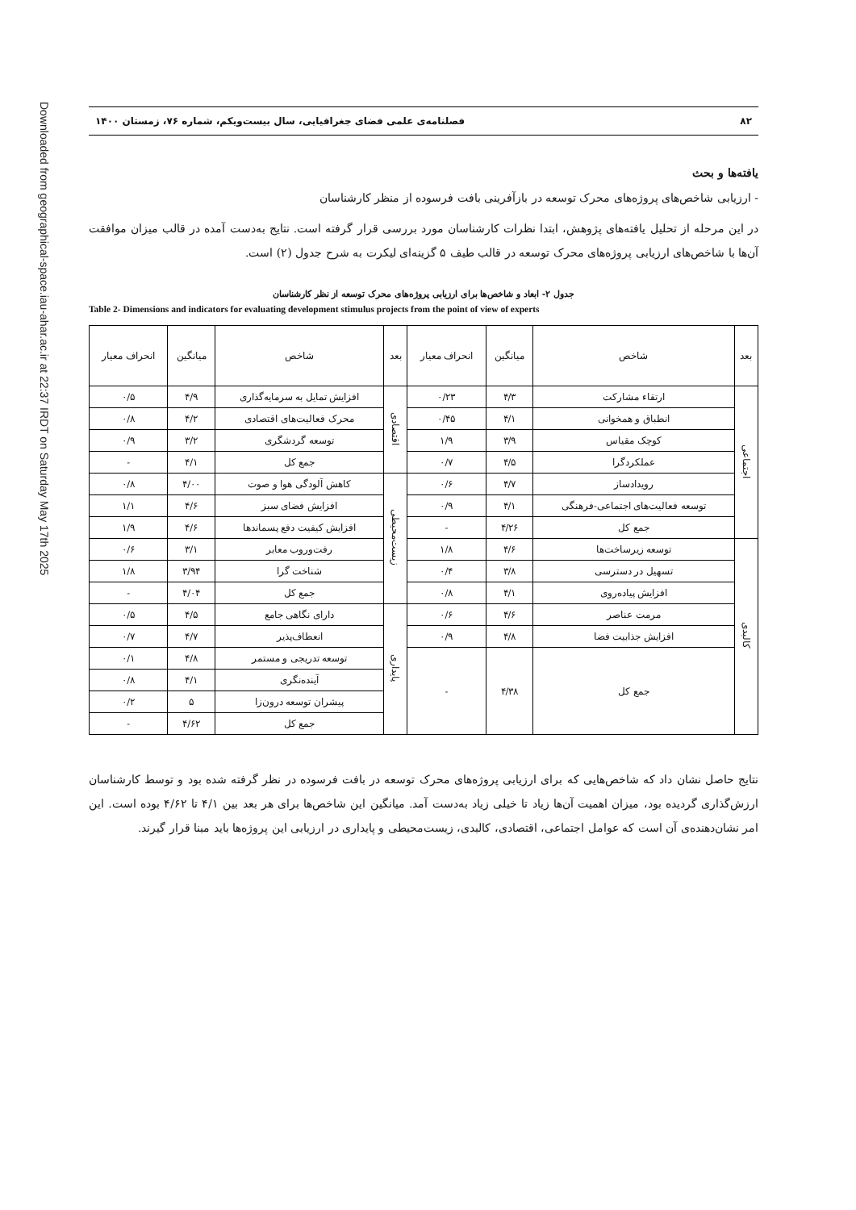Downloaded from geographical-space.iau-ahar.ac.ir at 22:37 IRDT on Saturday May 17th 2025
۸۲ فصلنامه‌ی علمی فضای جغرافیایی، سال بیست‌ویکم، شماره ۷۶، زمستان ۱۴۰۰
یافته‌ها و بحث
- ارزیابی شاخص‌های پروژه‌های محرک توسعه در بازآفرینی بافت فرسوده از منظر کارشناسان
در این مرحله از تحلیل یافته‌های پژوهش، ابتدا نظرات کارشناسان مورد بررسی قرار گرفته است. نتایج به‌دست آمده در قالب میزان موافقت آن‌ها با شاخص‌های ارزیابی پروژه‌های محرک توسعه در قالب طیف ۵ گزینه‌ای لیکرت به شرح جدول (۲) است.
جدول ۲- ابعاد و شاخص‌ها برای ارزیابی پروژه‌های محرک توسعه از نظر کارشناسان
Table 2- Dimensions and indicators for evaluating development stimulus projects from the point of view of experts
| بعد | شاخص | میانگین | انحراف معیار | بعد | شاخص | میانگین | انحراف معیار |
| --- | --- | --- | --- | --- | --- | --- | --- |
| اجتماعی | ارتقاء مشارکت | ۴/۳ | ۰/۲۳ | اقتصادی | افزایش تمایل به سرمایه‌گذاری | ۴/۹ | ۰/۵ |
| | انطباق و همخوانی | ۴/۱ | ۰/۴۵ | | محرک فعالیت‌های اقتصادی | ۴/۲ | ۰/۸ |
| | کوچک مقیاس | ۳/۹ | ۱/۹ | | توسعه گردشگری | ۳/۲ | ۰/۹ |
| | عملکردگرا | ۴/۵ | ۰/۷ | | جمع کل | ۴/۱ | - |
| | رویدادساز | ۴/۷ | ۰/۶ | زیست‌محیطی | کاهش آلودگی هوا و صوت | ۴/۰۰ | ۰/۸ |
| | توسعه فعالیت‌های اجتماعی-فرهنگی | ۴/۱ | ۰/۹ | | افزایش فضای سبز | ۴/۶ | ۱/۱ |
| | جمع کل | ۴/۲۶ | - | | افزایش کیفیت دفع پسماندها | ۴/۶ | ۱/۹ |
| کالبدی | توسعه زیرساخت‌ها | ۴/۶ | ۱/۸ | | رفت‌وروب معابر | ۳/۱ | ۰/۶ |
| | تسهیل در دسترسی | ۳/۸ | ۰/۴ | | شناخت گرا | ۳/۹۴ | ۱/۸ |
| | افزایش پیاده‌روی | ۴/۱ | ۰/۸ | | جمع کل | ۴/۰۴ | - |
| | مرمت عناصر | ۴/۶ | ۰/۶ | پایداری | دارای نگاهی جامع | ۴/۵ | ۰/۵ |
| | افزایش جذابیت فضا | ۴/۸ | ۰/۹ | | انعطاف‌پذیر | ۴/۷ | ۰/۷ |
| | جمع کل | ۴/۳۸ | - | | توسعه تدریجی و مستمر | ۴/۸ | ۰/۱ |
| | | | | | آینده‌نگری | ۴/۱ | ۰/۸ |
| | | | | | پیشران توسعه درون‌زا | ۵ | ۰/۲ |
| | | | | | جمع کل | ۴/۶۲ | - |
نتایج حاصل نشان داد که شاخص‌هایی که برای ارزیابی پروژه‌های محرک توسعه در بافت فرسوده در نظر گرفته شده بود و توسط کارشناسان ارزش‌گذاری گردیده بود، میزان اهمیت آن‌ها زیاد تا خیلی زیاد به‌دست آمد. میانگین این شاخص‌ها برای هر بعد بین ۴/۱ تا ۴/۶۲ بوده است. این امر نشان‌دهنده‌ی آن است که عوامل اجتماعی، اقتصادی، کالبدی، زیست‌محیطی و پایداری در ارزیابی این پروژه‌ها باید مبنا قرار گیرند.